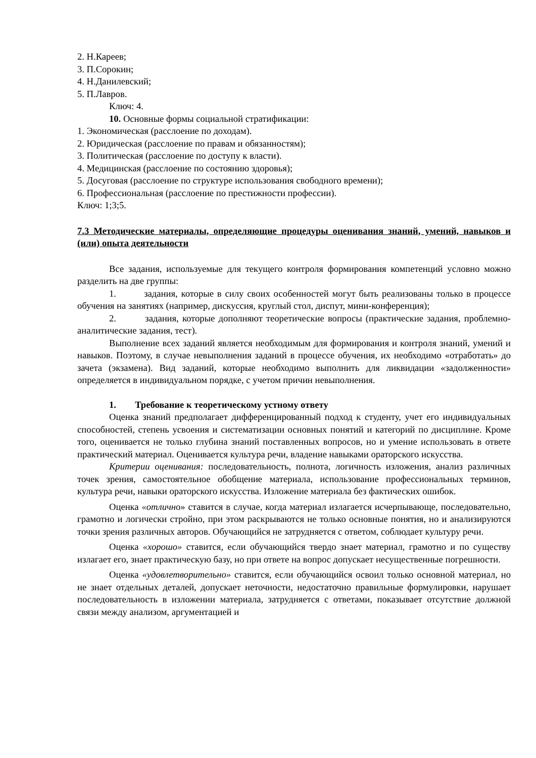2. Н.Кареев;
3. П.Сорокин;
4. Н.Данилевский;
5. П.Лавров.
Ключ: 4.
10. Основные формы социальной стратификации:
1. Экономическая (расслоение по доходам).
2. Юридическая (расслоение по правам и обязанностям);
3. Политическая (расслоение по доступу к власти).
4. Медицинская (расслоение по состоянию здоровья);
5. Досуговая (расслоение по структуре использования свободного времени);
6. Профессиональная (расслоение по престижности профессии).
Ключ: 1;3;5.
7.3 Методические материалы, определяющие процедуры оценивания знаний, умений, навыков и (или) опыта деятельности
Все задания, используемые для текущего контроля формирования компетенций условно можно разделить на две группы:
1. задания, которые в силу своих особенностей могут быть реализованы только в процессе обучения на занятиях (например, дискуссия, круглый стол, диспут, мини-конференция);
2. задания, которые дополняют теоретические вопросы (практические задания, проблемно-аналитические задания, тест).
Выполнение всех заданий является необходимым для формирования и контроля знаний, умений и навыков. Поэтому, в случае невыполнения заданий в процессе обучения, их необходимо «отработать» до зачета (экзамена). Вид заданий, которые необходимо выполнить для ликвидации «задолженности» определяется в индивидуальном порядке, с учетом причин невыполнения.
1. Требование к теоретическому устному ответу
Оценка знаний предполагает дифференцированный подход к студенту, учет его индивидуальных способностей, степень усвоения и систематизации основных понятий и категорий по дисциплине. Кроме того, оценивается не только глубина знаний поставленных вопросов, но и умение использовать в ответе практический материал. Оценивается культура речи, владение навыками ораторского искусства.
Критерии оценивания: последовательность, полнота, логичность изложения, анализ различных точек зрения, самостоятельное обобщение материала, использование профессиональных терминов, культура речи, навыки ораторского искусства. Изложение материала без фактических ошибок.
Оценка «отлично» ставится в случае, когда материал излагается исчерпывающе, последовательно, грамотно и логически стройно, при этом раскрываются не только основные понятия, но и анализируются точки зрения различных авторов. Обучающийся не затрудняется с ответом, соблюдает культуру речи.
Оценка «хорошо» ставится, если обучающийся твердо знает материал, грамотно и по существу излагает его, знает практическую базу, но при ответе на вопрос допускает несущественные погрешности.
Оценка «удовлетворительно» ставится, если обучающийся освоил только основной материал, но не знает отдельных деталей, допускает неточности, недостаточно правильные формулировки, нарушает последовательность в изложении материала, затрудняется с ответами, показывает отсутствие должной связи между анализом, аргументацией и